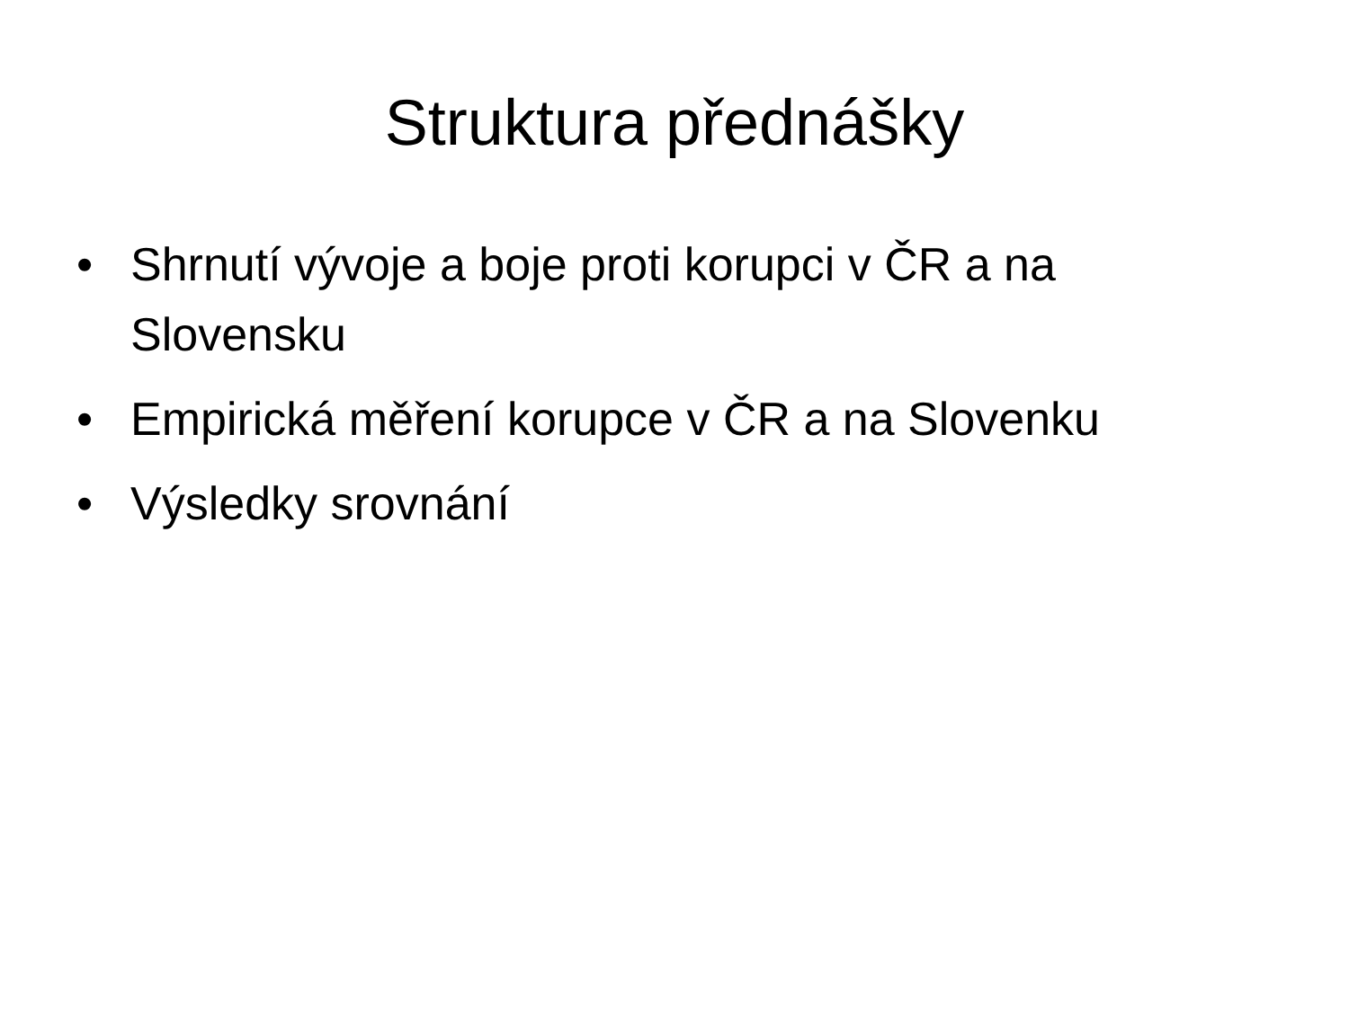Struktura přednášky
• Shrnutí vývoje a boje proti korupci v ČR a na Slovensku
• Empirická měření korupce v ČR a na Slovenku
• Výsledky srovnání